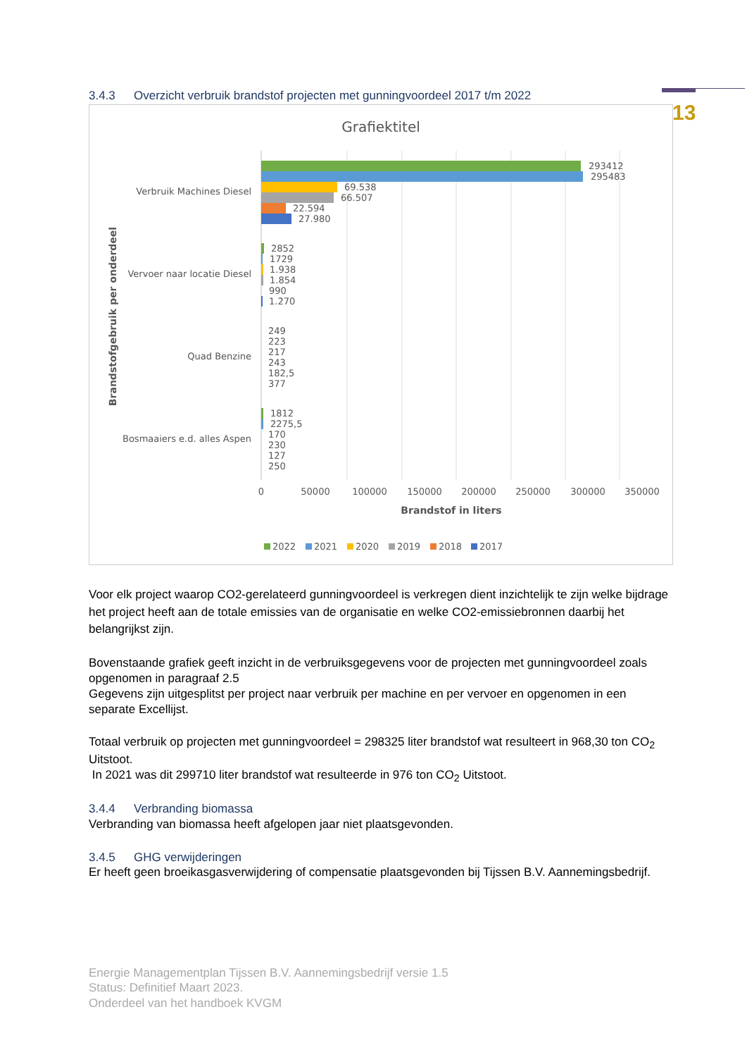13
3.4.3 Overzicht verbruik brandstof projecten met gunningvoordeel 2017 t/m 2022
Grafiektitel
Verbruik Machines Diesel
Vervoer naar locatie Diesel
Quad Benzine
Bosmaaiers e.d. alles Aspen
293412
295483
69.538
66.507
22.594
27.980
2852
1729
1.938
1.854
990
1.270
249
223
217
243
182,5
377
1812
2275,5
170
230
127
250
0
50000
100000
150000
200000
250000
300000
350000
Brandstof in liters
Brandstofgebruik per onderdeel
2022
2021
2020
2019
2018
2017
Voor elk project waarop CO2-gerelateerd gunningvoordeel is verkregen dient inzichtelijk te zijn welke bijdrage het project heeft aan de totale emissies van de organisatie en welke CO2-emissiebronnen daarbij het belangrijkst zijn.
Bovenstaande grafiek geeft inzicht in de verbruiksgegevens voor de projecten met gunningvoordeel zoals opgenomen in paragraaf 2.5
Gegevens zijn uitgesplitst per project naar verbruik per machine en per vervoer en opgenomen in een separate Excellijst.
Totaal verbruik op projecten met gunningvoordeel = 298325 liter brandstof wat resulteert in 968,30 ton CO<sub>2</sub> Uitstoot.
In 2021 was dit 299710 liter brandstof wat resulteerde in 976 ton CO<sub>2</sub> Uitstoot.
3.4.4 Verbranding biomassa
Verbranding van biomassa heeft afgelopen jaar niet plaatsgevonden.
3.4.5 GHG verwijderingen
Er heeft geen broeikasgasverwijdering of compensatie plaatsgevonden bij Tijssen B.V. Aannemingsbedrijf.
Energie Managementplan Tijssen B.V. Aannemingsbedrijf versie 1.5
Status: Definitief Maart 2023.
Onderdeel van het handboek KVGM